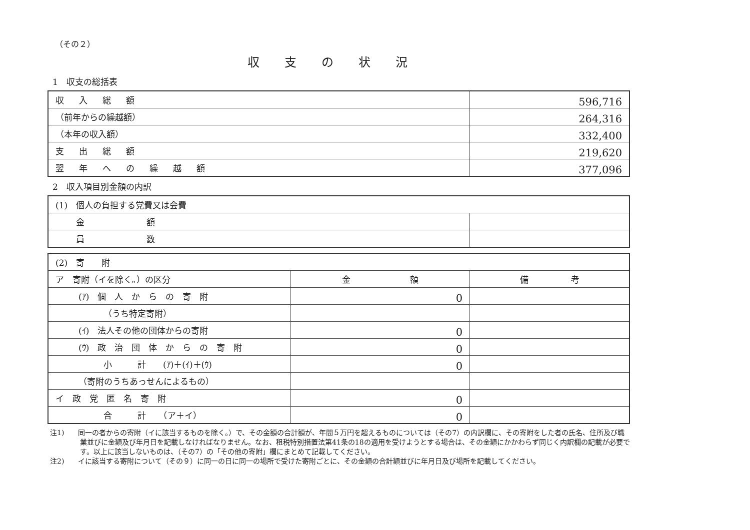（その２）
収支の状況
1　収支の総括表
| 収入総額 | 596,716 |
| （前年からの繰越額） | 264,316 |
| （本年の収入額） | 332,400 |
| 支出総額 | 219,620 |
| 翌年への繰越額 | 377,096 |
2　収入項目別金額の内訳
| (1) 個人の負担する党費又は会費 | |
| 金 額 | |
| 員 数 | |
| (2) 寄 附 | | |
| ア 寄附（イを除く。）の区分 | 金 額 | 備 考 |
| (ｱ) 個 人 か ら の 寄 附 | 0 | |
| （うち特定寄附） | | |
| (ｲ) 法人その他の団体からの寄附 | 0 | |
| (ｳ) 政 治 団 体 か ら の 寄 附 | 0 | |
| 小 計 (ｱ)＋(ｲ)＋(ｳ) | 0 | |
| （寄附のうちあっせんによるもの） | | |
| イ 政 党 匿 名 寄 附 | 0 | |
| 合 計 （ア＋イ） | 0 | |
注1)　　同一の者からの寄附（イに該当するものを除く。）で、その金額の合計額が、年間５万円を超えるものについては（その7）の内訳欄に、その寄附をした者の氏名、住所及び職業並びに金額及び年月日を記載しなければなりません。なお、租税特別措置法第41条の18の適用を受けようとする場合は、その金額にかかわらず同じく内訳欄の記載が必要です。以上に該当しないものは、（その7）の「その他の寄附」欄にまとめて記載してください。
注2)　　イに該当する寄附について（その９）に同一の日に同一の場所で受けた寄附ごとに、その金額の合計額並びに年月日及び場所を記載してください。